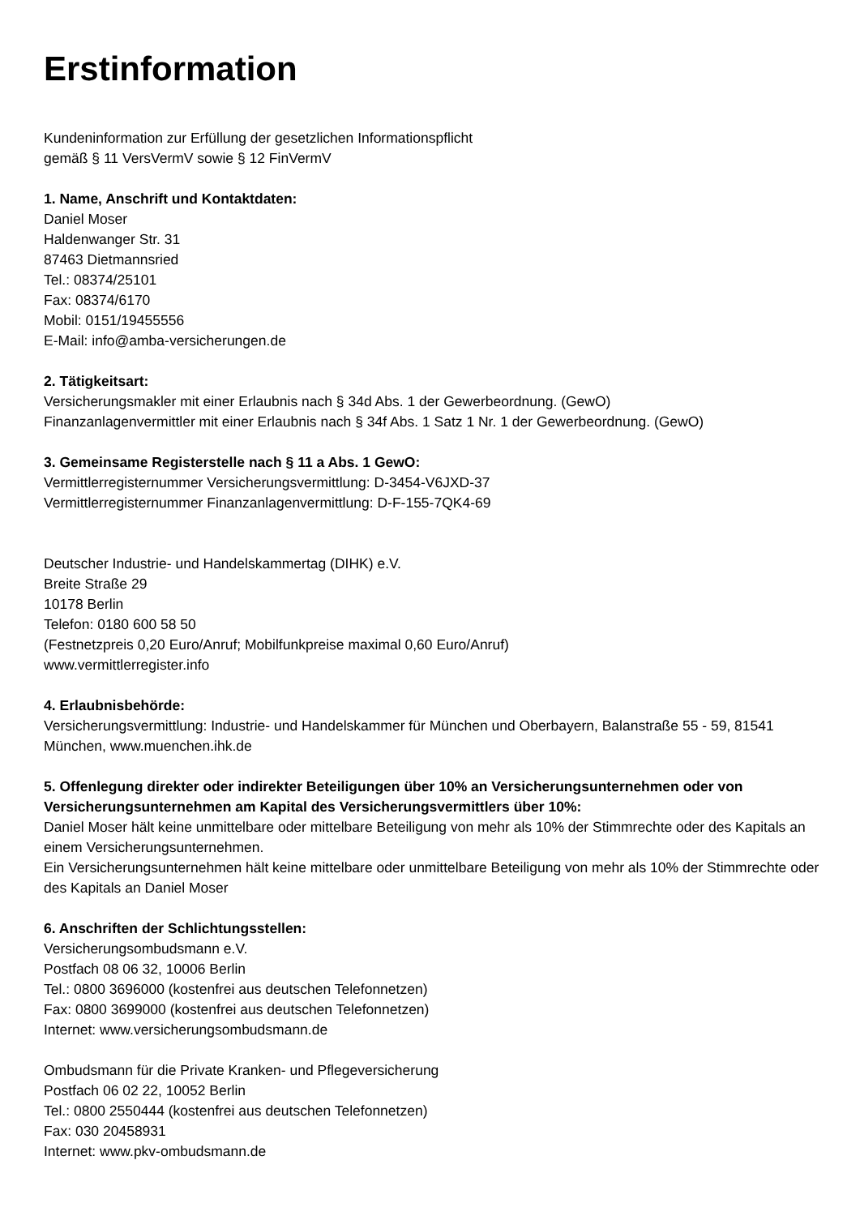Erstinformation
Kundeninformation zur Erfüllung der gesetzlichen Informationspflicht
gemäß § 11 VersVermV sowie § 12 FinVermV
1. Name, Anschrift und Kontaktdaten:
Daniel Moser
Haldenwanger Str. 31
87463 Dietmannsried
Tel.: 08374/25101
Fax: 08374/6170
Mobil: 0151/19455556
E-Mail: info@amba-versicherungen.de
2. Tätigkeitsart:
Versicherungsmakler mit einer Erlaubnis nach § 34d Abs. 1 der Gewerbeordnung. (GewO)
Finanzanlagenvermittler mit einer Erlaubnis nach § 34f Abs. 1 Satz 1 Nr. 1 der Gewerbeordnung. (GewO)
3. Gemeinsame Registerstelle nach § 11 a Abs. 1 GewO:
Vermittlerregisternummer Versicherungsvermittlung: D-3454-V6JXD-37
Vermittlerregisternummer Finanzanlagenvermittlung: D-F-155-7QK4-69
Deutscher Industrie- und Handelskammertag (DIHK) e.V.
Breite Straße 29
10178 Berlin
Telefon: 0180 600 58 50
(Festnetzpreis 0,20 Euro/Anruf; Mobilfunkpreise maximal 0,60 Euro/Anruf)
www.vermittlerregister.info
4. Erlaubnisbehörde:
Versicherungsvermittlung: Industrie- und Handelskammer für München und Oberbayern, Balanstraße 55 - 59, 81541 München, www.muenchen.ihk.de
5. Offenlegung direkter oder indirekter Beteiligungen über 10% an Versicherungsunternehmen oder von Versicherungsunternehmen am Kapital des Versicherungsvermittlers über 10%:
Daniel Moser hält keine unmittelbare oder mittelbare Beteiligung von mehr als 10% der Stimmrechte oder des Kapitals an einem Versicherungsunternehmen.
Ein Versicherungsunternehmen hält keine mittelbare oder unmittelbare Beteiligung von mehr als 10% der Stimmrechte oder des Kapitals an Daniel Moser
6. Anschriften der Schlichtungsstellen:
Versicherungsombudsmann e.V.
Postfach 08 06 32, 10006 Berlin
Tel.: 0800 3696000 (kostenfrei aus deutschen Telefonnetzen)
Fax: 0800 3699000 (kostenfrei aus deutschen Telefonnetzen)
Internet: www.versicherungsombudsmann.de
Ombudsmann für die Private Kranken- und Pflegeversicherung
Postfach 06 02 22, 10052 Berlin
Tel.: 0800 2550444 (kostenfrei aus deutschen Telefonnetzen)
Fax: 030 20458931
Internet: www.pkv-ombudsmann.de